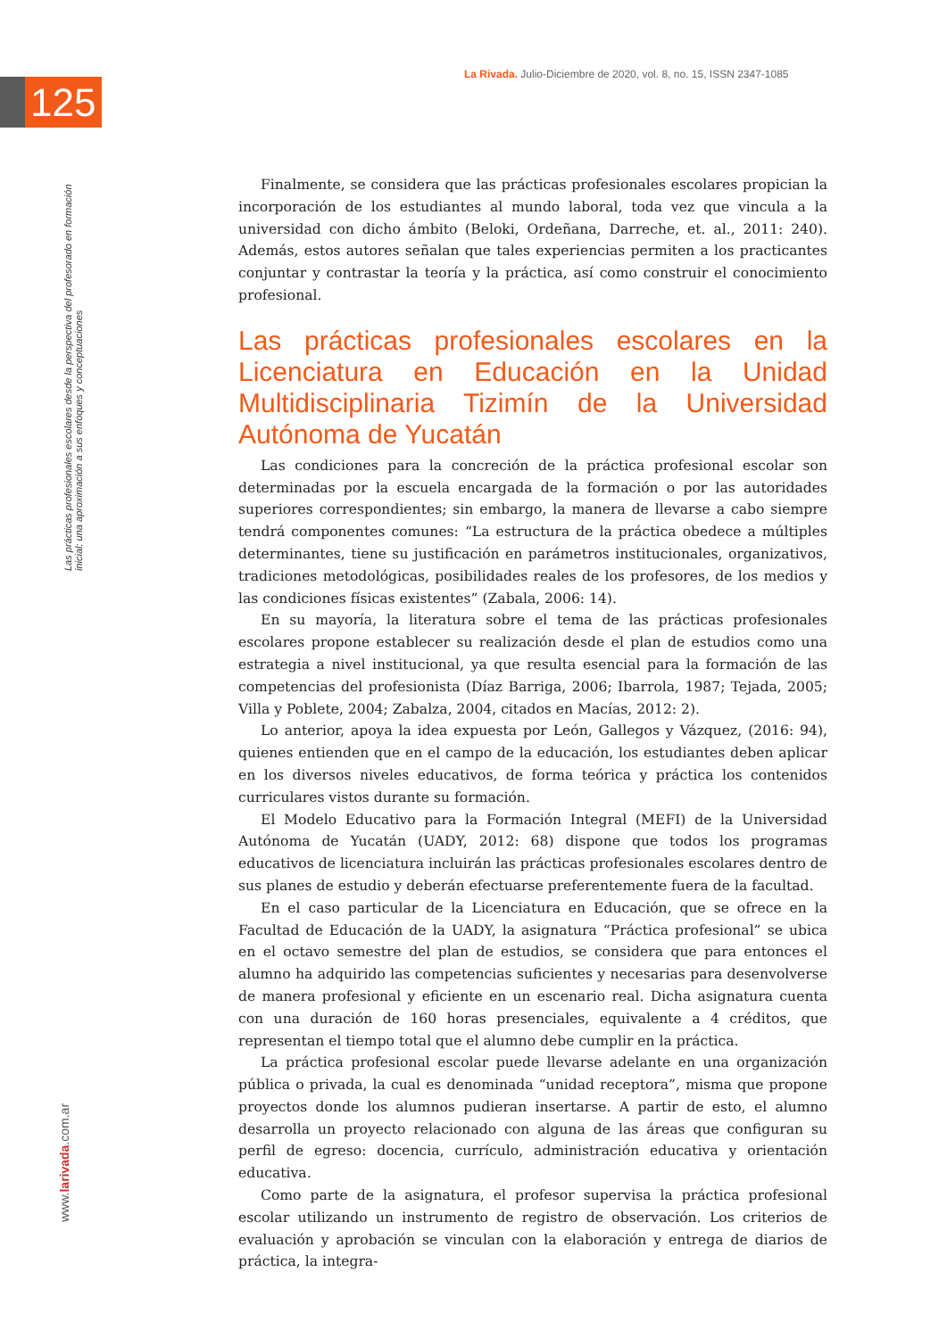125
La Rivada. Julio-Diciembre de 2020, vol. 8, no. 15, ISSN 2347-1085
Las prácticas profesionales escolares desde la perspectiva del profesorado en formación inicial: una aproximación a sus enfoques y conceptuaciones
www.larivada.com.ar
Finalmente, se considera que las prácticas profesionales escolares propician la incorporación de los estudiantes al mundo laboral, toda vez que vincula a la universidad con dicho ámbito (Beloki, Ordeñana, Darreche, et. al., 2011: 240). Además, estos autores señalan que tales experiencias permiten a los practicantes conjuntar y contrastar la teoría y la práctica, así como construir el conocimiento profesional.
Las prácticas profesionales escolares en la Licenciatura en Educación en la Unidad Multidisciplinaria Tizimín de la Universidad Autónoma de Yucatán
Las condiciones para la concreción de la práctica profesional escolar son determinadas por la escuela encargada de la formación o por las autoridades superiores correspondientes; sin embargo, la manera de llevarse a cabo siempre tendrá componentes comunes: “La estructura de la práctica obedece a múltiples determinantes, tiene su justificación en parámetros institucionales, organizativos, tradiciones metodológicas, posibilidades reales de los profesores, de los medios y las condiciones físicas existentes” (Zabala, 2006: 14).
En su mayoría, la literatura sobre el tema de las prácticas profesionales escolares propone establecer su realización desde el plan de estudios como una estrategia a nivel institucional, ya que resulta esencial para la formación de las competencias del profesionista (Díaz Barriga, 2006; Ibarrola, 1987; Tejada, 2005; Villa y Poblete, 2004; Zabalza, 2004, citados en Macías, 2012: 2).
Lo anterior, apoya la idea expuesta por León, Gallegos y Vázquez, (2016: 94), quienes entienden que en el campo de la educación, los estudiantes deben aplicar en los diversos niveles educativos, de forma teórica y práctica los contenidos curriculares vistos durante su formación.
El Modelo Educativo para la Formación Integral (MEFI) de la Universidad Autónoma de Yucatán (UADY, 2012: 68) dispone que todos los programas educativos de licenciatura incluirán las prácticas profesionales escolares dentro de sus planes de estudio y deberán efectuarse preferentemente fuera de la facultad.
En el caso particular de la Licenciatura en Educación, que se ofrece en la Facultad de Educación de la UADY, la asignatura “Práctica profesional” se ubica en el octavo semestre del plan de estudios, se considera que para entonces el alumno ha adquirido las competencias suficientes y necesarias para desenvolverse de manera profesional y eficiente en un escenario real. Dicha asignatura cuenta con una duración de 160 horas presenciales, equivalente a 4 créditos, que representan el tiempo total que el alumno debe cumplir en la práctica.
La práctica profesional escolar puede llevarse adelante en una organización pública o privada, la cual es denominada “unidad receptora”, misma que propone proyectos donde los alumnos pudieran insertarse. A partir de esto, el alumno desarrolla un proyecto relacionado con alguna de las áreas que configuran su perfil de egreso: docencia, currículo, administración educativa y orientación educativa.
Como parte de la asignatura, el profesor supervisa la práctica profesional escolar utilizando un instrumento de registro de observación. Los criterios de evaluación y aprobación se vinculan con la elaboración y entrega de diarios de práctica, la integra-